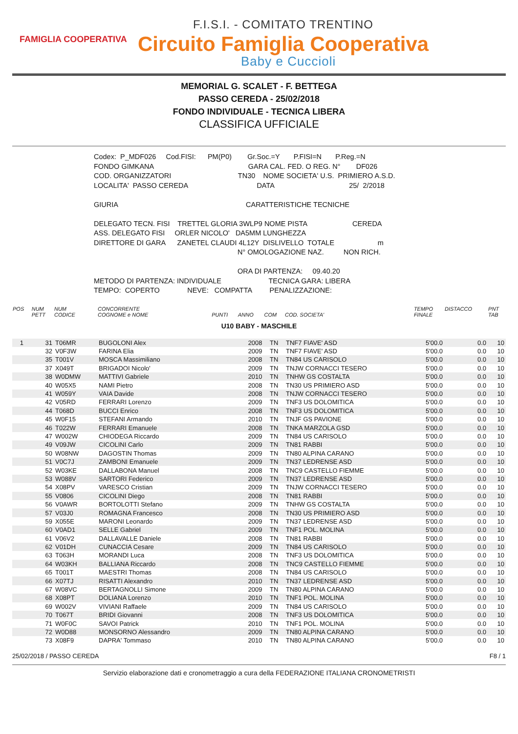FAMIGLIA COOPERATIVA
F.I.S.I. - COMITATO TRENTINO
Circuito Famiglia Cooperativa
Baby e Cuccioli
MEMORIAL G. SCALET - F. BETTEGA
PASSO CEREDA - 25/02/2018
FONDO INDIVIDUALE - TECNICA LIBERA
CLASSIFICA UFFICIALE
Codex: P_MDF026 Cod.FISI: PM(P0) Gr.Soc.=Y P.FISI=N P.Reg.=N
FONDO GIMKANA GARA CAL. FED. O REG. N° DF026
COD. ORGANIZZATORI TN30 NOME SOCIETA' U.S. PRIMIERO A.S.D.
LOCALITA' PASSO CEREDA DATA 25/ 2/2018
GIURIA CARATTERISTICHE TECNICHE
DELEGATO TECN. FISI TRETTEL GLORIA 3WLP9 NOME PISTA CEREDA
ASS. DELEGATO FISI ORLER NICOLO' DA5MM LUNGHEZZA
DIRETTORE DI GARA ZANETEL CLAUDI 4L12Y DISLIVELLO TOTALE m
N° OMOLOGAZIONE NAZ. NON RICH.
ORA DI PARTENZA: 09.40.20
METODO DI PARTENZA: INDIVIDUALE TECNICA GARA: LIBERA
TEMPO: COPERTO NEVE: COMPATTA PENALIZZAZIONE:
| POS | NUM PETT | NUM CODICE | CONCORRENTE COGNOME e NOME | PUNTI | ANNO | COM | COD. SOCIETA' | TEMPO FINALE | DISTACCO | PNT TAB |
| --- | --- | --- | --- | --- | --- | --- | --- | --- | --- | --- |
| U10 BABY - MASCHILE | | | | | | | | | | |
| 1 | 31 | T06MR | BUGOLONI Alex | | 2008 | TN | TNF7 FIAVE' ASD | 5'00.0 | 0.0 | 10 |
| | 32 | V0F3W | FARINA Elia | | 2009 | TN | TNF7 FIAVE' ASD | 5'00.0 | 0.0 | 10 |
| | 35 | T001V | MOSCA Massimiliano | | 2008 | TN | TN84 US CARISOLO | 5'00.0 | 0.0 | 10 |
| | 37 | X049T | BRIGADOI Nicolo' | | 2009 | TN | TNJW CORNACCI TESERO | 5'00.0 | 0.0 | 10 |
| | 38 | W0DMW | MATTIVI Gabriele | | 2010 | TN | TNHW GS COSTALTA | 5'00.0 | 0.0 | 10 |
| | 40 | W05X5 | NAMI Pietro | | 2008 | TN | TN30 US PRIMIERO ASD | 5'00.0 | 0.0 | 10 |
| | 41 | W059Y | VAIA Davide | | 2008 | TN | TNJW CORNACCI TESERO | 5'00.0 | 0.0 | 10 |
| | 42 | V05RD | FERRARI Lorenzo | | 2009 | TN | TNF3 US DOLOMITICA | 5'00.0 | 0.0 | 10 |
| | 44 | T068D | BUCCI Enrico | | 2008 | TN | TNF3 US DOLOMITICA | 5'00.0 | 0.0 | 10 |
| | 45 | W0F15 | STEFANI Armando | | 2010 | TN | TNJF GS PAVIONE | 5'00.0 | 0.0 | 10 |
| | 46 | T022W | FERRARI Emanuele | | 2008 | TN | TNKA MARZOLA GSD | 5'00.0 | 0.0 | 10 |
| | 47 | W002W | CHIODEGA Riccardo | | 2009 | TN | TN84 US CARISOLO | 5'00.0 | 0.0 | 10 |
| | 49 | V09JW | CICOLINI Carlo | | 2009 | TN | TN81 RABBI | 5'00.0 | 0.0 | 10 |
| | 50 | W08NW | DAGOSTIN Thomas | | 2009 | TN | TN80 ALPINA CARANO | 5'00.0 | 0.0 | 10 |
| | 51 | V0C7J | ZAMBONI Emanuele | | 2009 | TN | TN37 LEDRENSE ASD | 5'00.0 | 0.0 | 10 |
| | 52 | W03KE | DALLABONA Manuel | | 2008 | TN | TNC9 CASTELLO FIEMME | 5'00.0 | 0.0 | 10 |
| | 53 | W088V | SARTORI Federico | | 2009 | TN | TN37 LEDRENSE ASD | 5'00.0 | 0.0 | 10 |
| | 54 | X08PV | VARESCO Cristian | | 2009 | TN | TNJW CORNACCI TESERO | 5'00.0 | 0.0 | 10 |
| | 55 | V0806 | CICOLINI Diego | | 2008 | TN | TN81 RABBI | 5'00.0 | 0.0 | 10 |
| | 56 | V0AWR | BORTOLOTTI Stefano | | 2009 | TN | TNHW GS COSTALTA | 5'00.0 | 0.0 | 10 |
| | 57 | V03J0 | ROMAGNA Francesco | | 2008 | TN | TN30 US PRIMIERO ASD | 5'00.0 | 0.0 | 10 |
| | 59 | X055E | MARONI Leonardo | | 2009 | TN | TN37 LEDRENSE ASD | 5'00.0 | 0.0 | 10 |
| | 60 | V0AD1 | SELLE Gabriel | | 2009 | TN | TNF1 POL. MOLINA | 5'00.0 | 0.0 | 10 |
| | 61 | V06V2 | DALLAVALLE Daniele | | 2008 | TN | TN81 RABBI | 5'00.0 | 0.0 | 10 |
| | 62 | V01DH | CUNACCIA Cesare | | 2009 | TN | TN84 US CARISOLO | 5'00.0 | 0.0 | 10 |
| | 63 | T063H | MORANDI Luca | | 2008 | TN | TNF3 US DOLOMITICA | 5'00.0 | 0.0 | 10 |
| | 64 | W03KH | BALLIANA Riccardo | | 2008 | TN | TNC9 CASTELLO FIEMME | 5'00.0 | 0.0 | 10 |
| | 65 | T001T | MAESTRI Thomas | | 2008 | TN | TN84 US CARISOLO | 5'00.0 | 0.0 | 10 |
| | 66 | X07TJ | RISATTI Alexandro | | 2010 | TN | TN37 LEDRENSE ASD | 5'00.0 | 0.0 | 10 |
| | 67 | W08VC | BERTAGNOLLI Simone | | 2009 | TN | TN80 ALPINA CARANO | 5'00.0 | 0.0 | 10 |
| | 68 | X08PT | DOLIANA Lorenzo | | 2010 | TN | TNF1 POL. MOLINA | 5'00.0 | 0.0 | 10 |
| | 69 | W002V | VIVIANI Raffaele | | 2009 | TN | TN84 US CARISOLO | 5'00.0 | 0.0 | 10 |
| | 70 | T067T | BRIDI Giovanni | | 2008 | TN | TNF3 US DOLOMITICA | 5'00.0 | 0.0 | 10 |
| | 71 | W0F0C | SAVOI Patrick | | 2010 | TN | TNF1 POL. MOLINA | 5'00.0 | 0.0 | 10 |
| | 72 | W0D88 | MONSORNO Alessandro | | 2009 | TN | TN80 ALPINA CARANO | 5'00.0 | 0.0 | 10 |
| | 73 | X08F9 | DAPRA' Tommaso | | 2010 | TN | TN80 ALPINA CARANO | 5'00.0 | 0.0 | 10 |
25/02/2018 / PASSO CEREDA F8 / 1
Servizio elaborazione dati e cronometraggio a cura della FEDERAZIONE ITALIANA CRONOMETRISTI